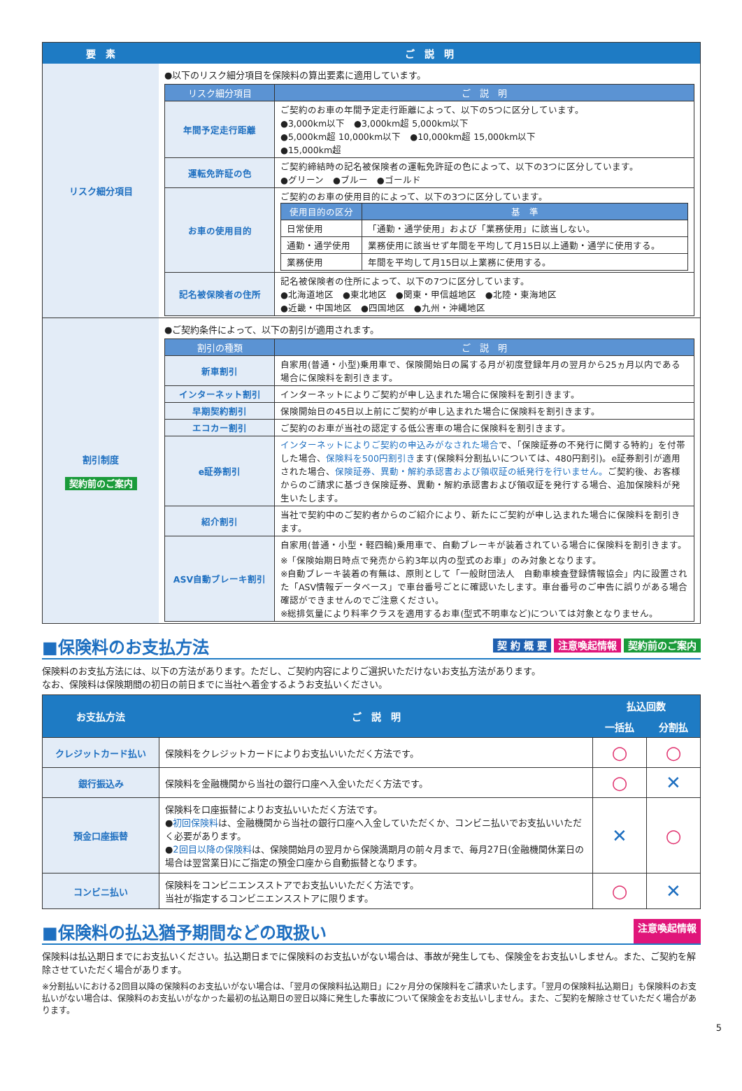| 要 素 | ご 説 明 |
| --- | --- |
| リスク細分項目 | ●以下のリスク細分項目を保険料の算出要素に適用しています。 / リスク細分項目 / ご 説 明 / / --- / --- / / 年間予定走行距離 / ご契約のお車の年間予定走行距離によって、以下の5つに区分しています。 ●3,000km以下 ●3,000km超 5,000km以下 ●5,000km超 10,000km以下 ●10,000km超 15,000km以下 ●15,000km超 / / 運転免許証の色 / ご契約締結時の記名被保険者の運転免許証の色によって、以下の3つに区分しています。 ●グリーン ●ブルー ●ゴールド / / お車の使用目的 / ご契約のお車の使用目的によって、以下の3つに区分しています。 / 使用目的の区分 / 基 準 / / --- / --- / / 日常使用 / 「通勤・通学使用」および「業務使用」に該当しない。 / / 通勤・通学使用 / 業務使用に該当せず年間を平均して月15日以上通勤・通学に使用する。 / / 業務使用 / 年間を平均して月15日以上業務に使用する。 / / / 記名被保険者の住所 / 記名被保険者の住所によって、以下の7つに区分しています。 ●北海道地区 ●東北地区 ●関東・甲信越地区 ●北陸・東海地区 ●近畿・中国地区 ●四国地区 ●九州・沖縄地区 / |
| 割引制度 契約前のご案内 | ●ご契約条件によって、以下の割引が適用されます。 / 割引の種類 / ご 説 明 / / --- / --- / / 新車割引 / 自家用(普通・小型)乗用車で、保険開始日の属する月が初度登録年月の翌月から25ヵ月以内である場合に保険料を割引きます。 / / インターネット割引 / インターネットによりご契約が申し込まれた場合に保険料を割引きます。 / / 早期契約割引 / 保険開始日の45日以上前にご契約が申し込まれた場合に保険料を割引きます。 / / エコカー割引 / ご契約のお車が当社の認定する低公害車の場合に保険料を割引きます。 / / e証券割引 / インターネットによりご契約の申込みがなされた場合 で、「保険証券の不発行に関する特約」を付帯した場合、 保険料を500円割引き ます(保険料分割払いについては、480円割引)。e証券割引が適用された場合、 保険証券、異動・解約承認書および領収証の紙発行を行いません。 ご契約後、お客様からのご請求に基づき保険証券、異動・解約承認書および領収証を発行する場合、追加保険料が発生いたします。 / / 紹介割引 / 当社で契約中のご契約者からのご紹介により、新たにご契約が申し込まれた場合に保険料を割引きます。 / / ASV自動ブレーキ割引 / 自家用(普通・小型・軽四輪)乗用車で、自動ブレーキが装着されている場合に保険料を割引きます。 ※「保険始期日時点で発売から約3年以内の型式のお車」のみ対象となります。 ※自動ブレーキ装着の有無は、原則として「一般財団法人 自動車検査登録情報協会」内に設置された「ASV情報データベース」で車台番号ごとに確認いたします。車台番号のご申告に誤りがある場合確認ができませんのでご注意ください。 ※総排気量により料率クラスを適用するお車(型式不明車など)については対象となりません。 / |
■保険料のお支払方法 契 約 概 要 注意喚起情報 契約前のご案内
保険料のお支払方法には、以下の方法があります。ただし、ご契約内容によりご選択いただけないお支払方法があります。
なお、保険料は保険期間の初日の前日までに当社へ着金するようお支払いください。
| お支払方法 | ご 説 明 | 払込回数 | |
| --- | --- | --- | --- |
| | | 一括払 | 分割払 |
| クレジットカード払い | 保険料をクレジットカードによりお支払いいただく方法です。 | ○ | ○ |
| 銀行振込み | 保険料を金融機関から当社の銀行口座へ入金いただく方法です。 | ○ | ✕ |
| 預金口座振替 | 保険料を口座振替によりお支払いいただく方法です。 ● 初回保険料 は、金融機関から当社の銀行口座へ入金していただくか、コンビニ払いでお支払いいただく必要があります。 ● 2回目以降の保険料 は、保険開始月の翌月から保険満期月の前々月まで、毎月27日(金融機関休業日の場合は翌営業日)にご指定の預金口座から自動振替となります。 | ✕ | ○ |
| コンビニ払い | 保険料をコンビニエンスストアでお支払いいただく方法です。 当社が指定するコンビニエンスストアに限ります。 | ○ | ✕ |
■保険料の払込猶予期間などの取扱い 注意喚起情報
保険料は払込期日までにお支払いください。払込期日までに保険料のお支払いがない場合は、事故が発生しても、保険金をお支払いしません。また、ご契約を解除させていただく場合があります。
※分割払いにおける2回目以降の保険料のお支払いがない場合は、「翌月の保険料払込期日」に2ヶ月分の保険料をご請求いたします。「翌月の保険料払込期日」も保険料のお支払いがない場合は、保険料のお支払いがなかった最初の払込期日の翌日以降に発生した事故について保険金をお支払いしません。また、ご契約を解除させていただく場合があります。
5